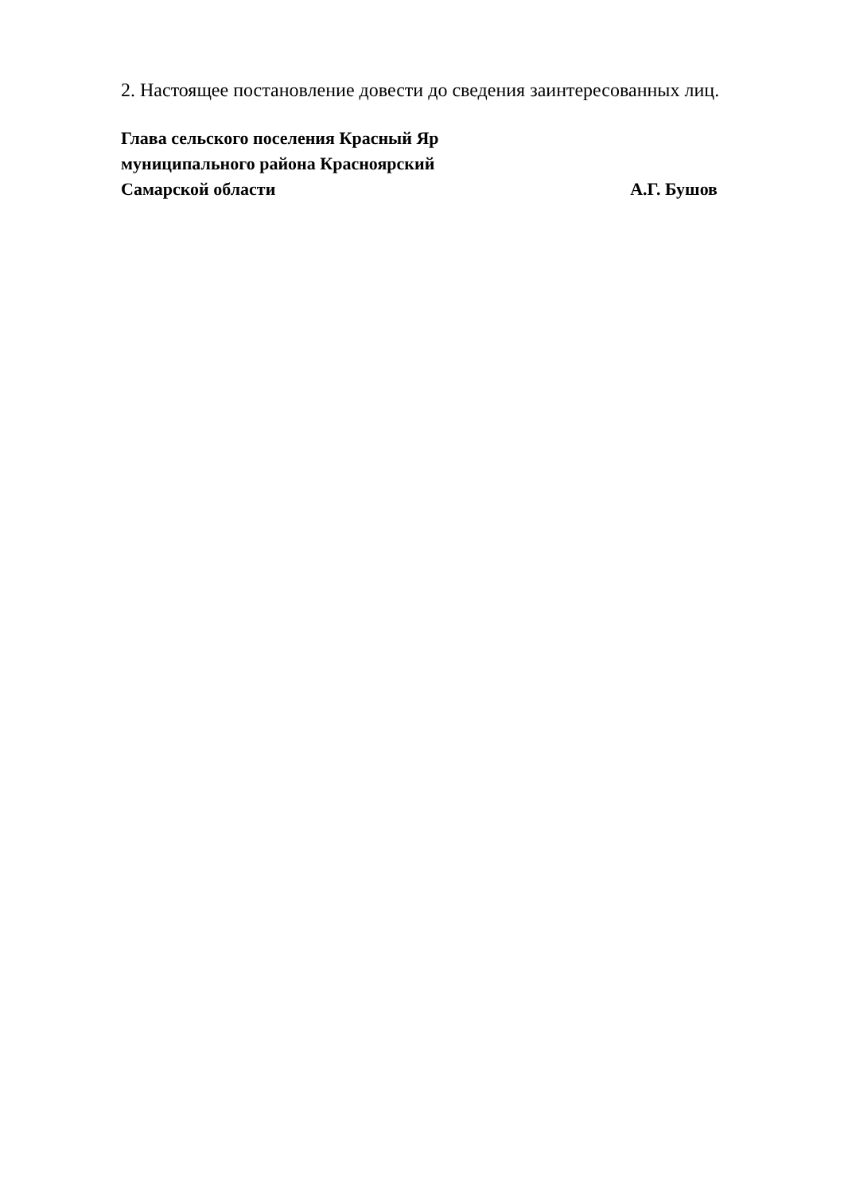2. Настоящее постановление довести до сведения заинтересованных лиц.
Глава сельского поселения Красный Яр
муниципального района Красноярский
Самарской области А.Г. Бушов